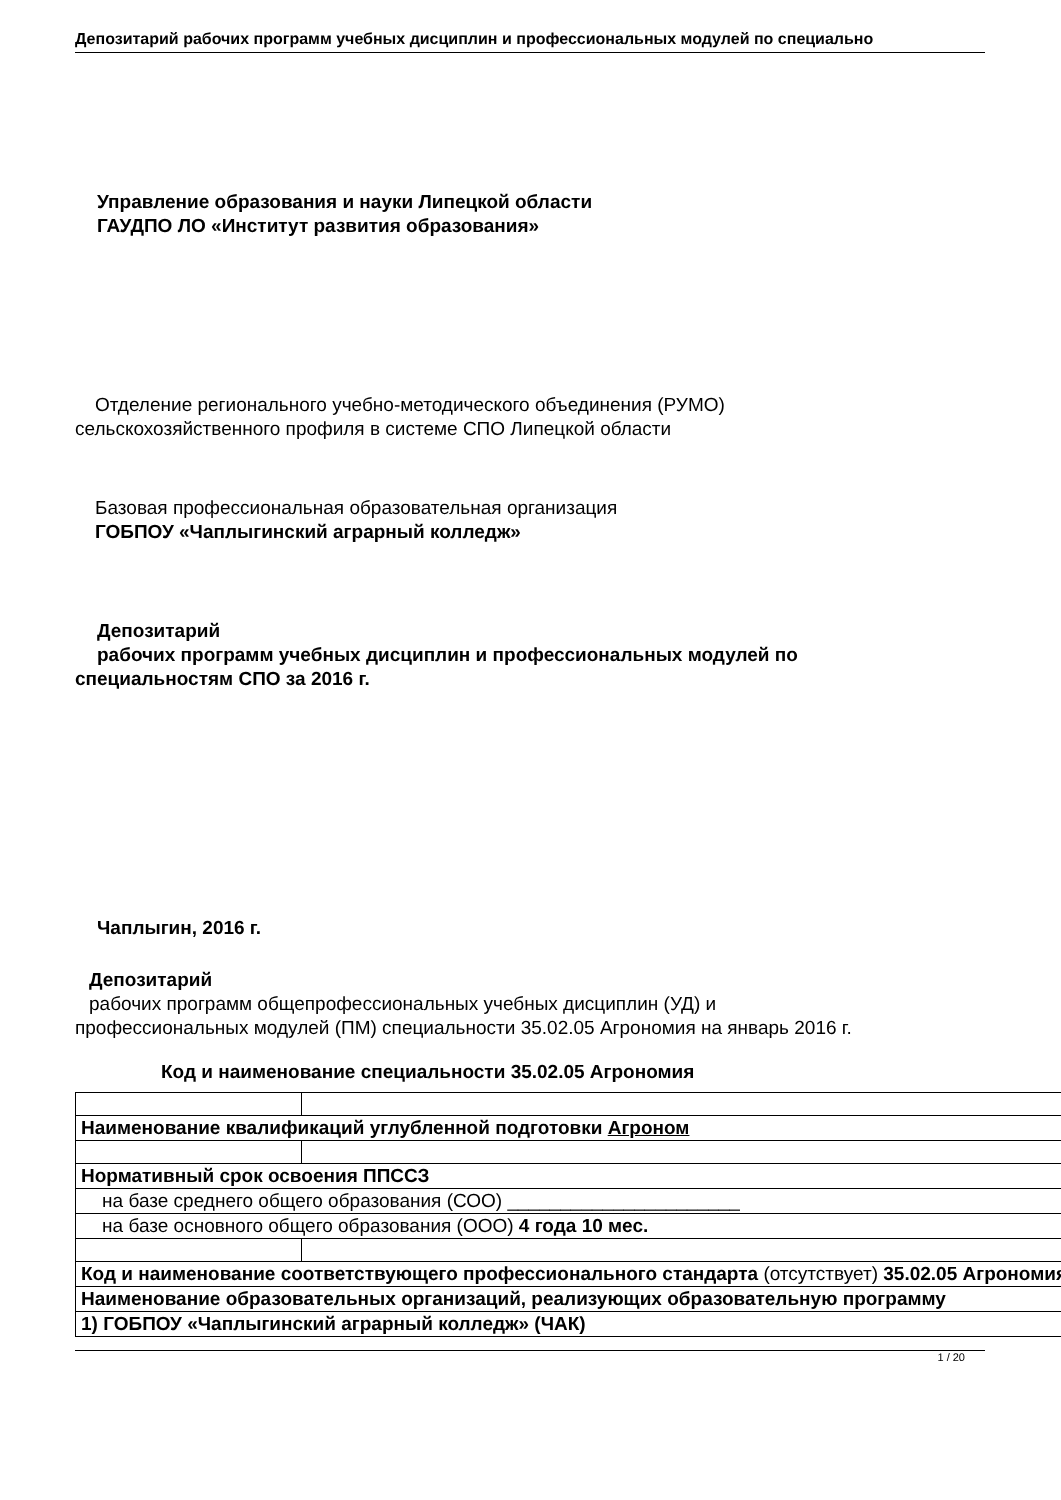Депозитарий рабочих программ учебных дисциплин и профессиональных модулей по специально
Управление образования и науки Липецкой области
ГАУДПО ЛО «Институт развития образования»
Отделение регионального учебно-методического объединения (РУМО)
сельскохозяйственного профиля в системе СПО Липецкой области
Базовая профессиональная образовательная организация
ГОБПОУ «Чаплыгинский аграрный колледж»
Депозитарий
рабочих программ учебных дисциплин и профессиональных модулей по
специальностям СПО за 2016 г.
Чаплыгин, 2016 г.
Депозитарий
рабочих программ общепрофессиональных учебных дисциплин (УД) и
профессиональных модулей (ПМ) специальности 35.02.05 Агрономия на январь 2016 г.
Код и наименование специальности 35.02.05 Агрономия
| Наименование квалификаций углубленной подготовки Агроном | |
| Нормативный срок освоения ППССЗ | |
| на базе среднего общего образования (СОО) ______________________ | |
| на базе основного общего образования (ООО) 4 года 10 мес. | |
| Код и наименование соответствующего профессионального стандарта (отсутствует) 35.02.05 Агрономия | |
| Наименование образовательных организаций, реализующих образовательную программу | |
| 1) ГОБПОУ «Чаплыгинский аграрный колледж» (ЧАК) | |
1 / 20